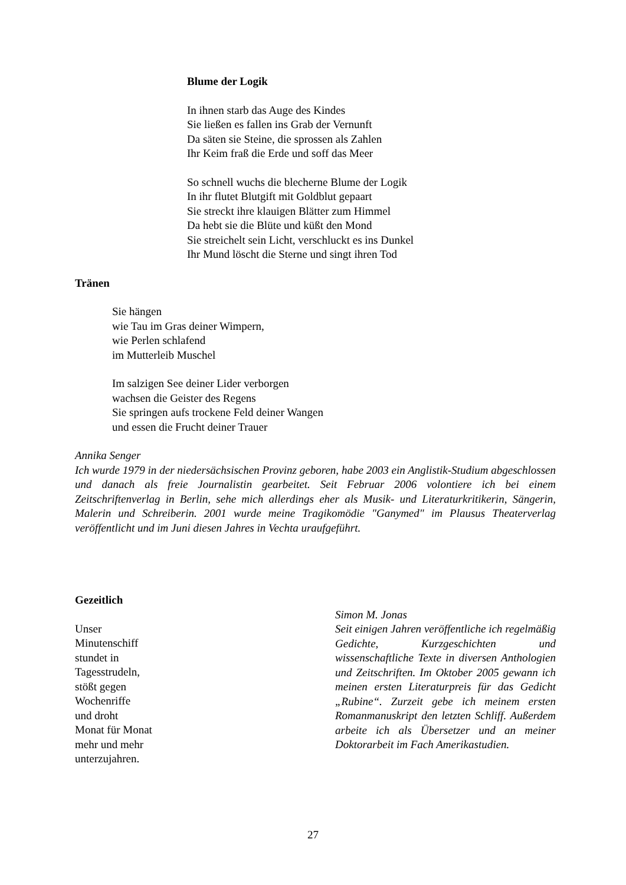Blume der Logik
In ihnen starb das Auge des Kindes
Sie ließen es fallen ins Grab der Vernunft
Da säten sie Steine, die sprossen als Zahlen
Ihr Keim fraß die Erde und soff das Meer
So schnell wuchs die blecherne Blume der Logik
In ihr flutet Blutgift mit Goldblut gepaart
Sie streckt ihre klauigen Blätter zum Himmel
Da hebt sie die Blüte und küßt den Mond
Sie streichelt sein Licht, verschluckt es ins Dunkel
Ihr Mund löscht die Sterne und singt ihren Tod
Tränen
Sie hängen
wie Tau im Gras deiner Wimpern,
wie Perlen schlafend
im Mutterleib Muschel
Im salzigen See deiner Lider verborgen
wachsen die Geister des Regens
Sie springen aufs trockene Feld deiner Wangen
und essen die Frucht deiner Trauer
Annika Senger
Ich wurde 1979 in der niedersächsischen Provinz geboren, habe 2003 ein Anglistik-Studium abgeschlossen und danach als freie Journalistin gearbeitet. Seit Februar 2006 volontiere ich bei einem Zeitschriftenverlag in Berlin, sehe mich allerdings eher als Musik- und Literaturkritikerin, Sängerin, Malerin und Schreiberin. 2001 wurde meine Tragikomödie "Ganymed" im Plausus Theaterverlag veröffentlicht und im Juni diesen Jahres in Vechta uraufgeführt.
Gezeitlich
Unser
Minutenschiff
stundet in
Tagesstrudeln,
stößt gegen
Wochenriffe
und droht
Monat für Monat
mehr und mehr
unterzujahren.
Simon M. Jonas
Seit einigen Jahren veröffentliche ich regelmäßig Gedichte, Kurzgeschichten und wissenschaftliche Texte in diversen Anthologien und Zeitschriften. Im Oktober 2005 gewann ich meinen ersten Literaturpreis für das Gedicht „Rubine“. Zurzeit gebe ich meinem ersten Romanmanuskript den letzten Schliff. Außerdem arbeite ich als Übersetzer und an meiner Doktorarbeit im Fach Amerikastudien.
27